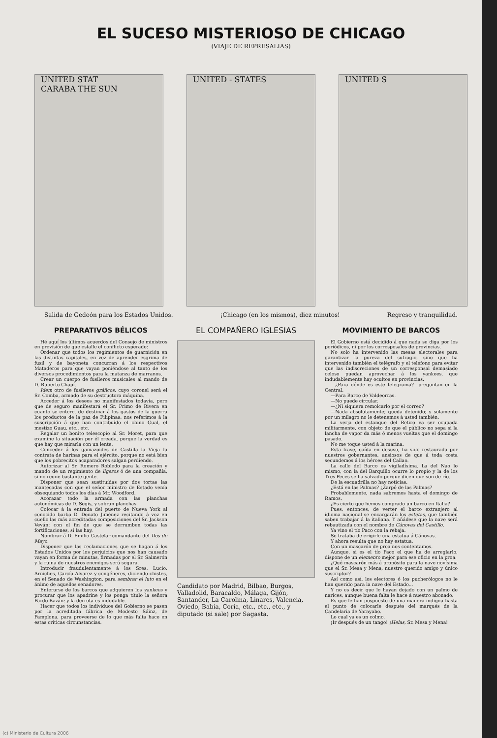EL SUCESO MISTERIOSO DE CHICAGO
(VIAJE DE REPRESALIAS)
UNITED STAT
CARABA THE SUN
UNITED - STATES UNITED S
Salida de Gedeón para los Estados Unidos. ¡Chicago (en los mismos), diez minutos! Regreso y tranquilidad.
PREPARATIVOS BÉLICOS
Hé aquí los últimos acuerdos del Consejo de ministros en previsión de que estalle el conflicto esperado:
Ordenar que todos los regimientos de guarnición en las distintas capitales, en vez de aprender esgrima de fusil y de bayoneta concurran á los respectivos Mataderos para que vayan poniéndose al tanto de los diversos procedimientos para la matanza de marranos.
Crear un cuerpo de fusileros musicales al mando de D. Ruperto Chapí.
Idem otro de fusileros gráficos, cuyo coronel será el Sr. Comba, armado de su destructora máquina.
Acceder á los deseos no manifestados todavía, pero que de seguro manifestará el Sr. Primo de Rivera en cuanto se entere, de destinar á los gastos de la guerra los productos de la paz de Filipinas: nos referimos á la suscripción á que han contribuído el chino Gual, el mestizo Guau, etc., etc.
Regalar un bonito telescopio al Sr. Moret, para que examine la situación por él creada, porque la verdad es que hay que mirarla con un lente.
Conceder á los gamazoides de Castilla la Vieja la contrata de harinas para el ejército, porque no está bien que los pobrecitos acaparadores salgan perdiendo.
Autorizar al Sr. Romero Robledo para la creación y mando de un regimiento de ligeros ó de una compañía, si no reune bastante gente.
Disponer que sean sustituídas por dos tortas las mantecadas con que el señor ministro de Estado venía obsequiando todos los días á Mr. Woodford.
Acorazar todo la armada con las planchas autonómicas de D. Segis, y sobran planchas.
Colocar á la entrada del puerto de Nueva York al conocido barba D. Donato Jiménez recitando á voz en cuello las más acreditadas composiciones del Sr. Jackson Veyán: con el fin de que se derrumben todas las fortificaciones, si las hay.
Nombrar á D. Emilio Castelar comandante del Dos de Mayo.
Disponer que las reclamaciones que se hagan á los Estados Unidos por los perjuicios que nos han causado vayan en forma de minutas, firmadas por el Sr. Salmerón y la ruina de nuestros enemigos será segura.
Introducir fraudulentamente á los Sres. Lucio, Arniches, García Alvarez y congéneres, diciendo chistes, en el Senado de Washington, para sembrar el luto en el ánimo de aquellos senadores.
Enterarse de los barcos que adquieren los yankees y procurar que los apadrine y los ponga título la señora Pardo Bazán: y la derrota es indudable.
Hacer que todos los individuos del Gobierno se pasen por la acreditada fábrica de Modesto Sáinz, de Pamplona, para proveerse de lo que más falta hace en estas críticas circunstancias.
EL COMPAÑERO IGLESIAS
Candidato por Madrid, Bilbao, Burgos, Valladolid, Baracaldo, Málaga, Gijón, Santander, La Carolina, Linares, Valencia, Oviedo, Babia, Coria, etc., etc., etc., y diputado (si sale) por Sagasta.
MOVIMIENTO DE BARCOS
El Gobierno está decidido á que nada se diga por los periódicos, ni por los corresposales de provincias.
No solo ha intervenido las mesas electorales para garantizar la pureza del sufragio, sino que ha intervenido también el telégrafo y el teléfono para evitar que las indiscreciones de un corresponsal demasiado celoso puedan aprovechar á los yankees, que indudablemente hay ocultos en provincias.
—¿Para dónde es este telegrama?—preguntan en la Central.
—Para Barco de Valdeorras.
—No puede circular.
—¿Ni siquiera remolcarlo por el correo?
—Nada absolutamente; queda detenido; y solamente por un milagro no le detenemos á usted también.
La verja del estanque del Retiro va ser ocupada militarmente, con objeto de que el público no sepa si la lancha de vapor da más ó menos vueltas que el domingo pasado.
No me toque usted á la marina.
Esta frase, caída en desuso, ha sido restaurada por nuestros gobernantes, ansiosos de que á toda costa secundemos á los héroes del Callao.
La calle del Barco es vigiladísima. La del Nao lo mismo, con la del Barquillo ocurre lo propio y la de los Tres Peces se ha salvado porque dicen que son de río.
De la escuadrilla no hay noticias.
¿Está en las Palmas? ¿Zarpó de las Palmas?
Probablemente, nada sabremos hasta el domingo de Ramos.
¿Es cierto que hemos comprado un barco en Italia?
Pues, entonces, de verter el barco extranjero al idioma nacional se encargarán los estetas, que también saben trabajar á la italiana. Y añádese que la nave será rebautizada con el nombre de Cánovas del Castillo.
Ya vino el tío Paco con la rebaja.
Se trataba de erigirle una estatua á Cánovas.
Y ahora resulta que no hay estatua.
Con un mascarón de proa nos contentamos.
Aunque, si es el tío Paco el que ha de arreglarlo, dispone de un elemento mejor para ese oficio en la proa.
¿Qué mascarón más á propósito para la nave novísima que el Sr. Mesa y Mena, nuestro querido amigo y único suscriptor?
Así como así, los electores ó los pucherólogos no le han querido para la nave del Estado...
Y no es decir que le hayan dejado con un palmo de narices, aunque buena falta le hace á nuestro abonado.
Es que le han pospuesto de una manera indigna hasta el punto de colocarle después del marqués de la Candelaria de Yarayabo.
Lo cual ya es un colmo.
¡Ir después de un tango! ¡Helas, Sr. Mesa y Mena!
(c) Ministerio de Cultura 2006